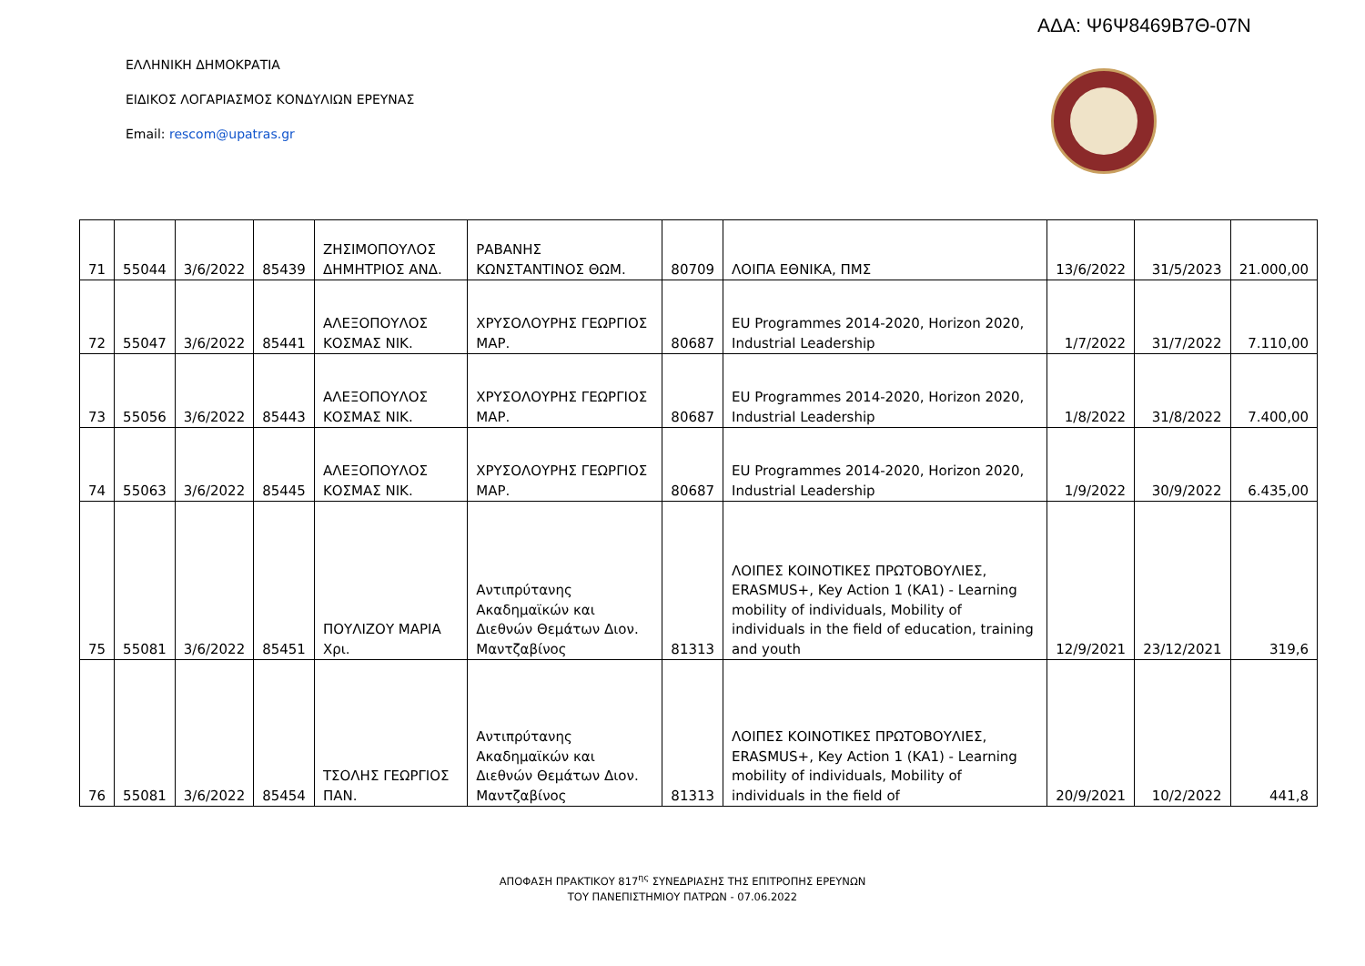ΑΔΑ: Ψ6Ψ8469Β7Θ-07Ν
ΕΛΛΗΝΙΚΗ ΔΗΜΟΚΡΑΤΙΑ
ΕΙΔΙΚΟΣ ΛΟΓΑΡΙΑΣΜΟΣ ΚΟΝΔΥΛΙΩΝ ΕΡΕΥΝΑΣ
Email: rescom@upatras.gr
| 71 | 55044 | 3/6/2022 | 85439 | ΖΗΣΙΜΟΠΟΥΛΟΣ ΔΗΜΗΤΡΙΟΣ ΑΝΔ. | ΡΑΒΑΝΗΣ ΚΩΝΣΤΑΝΤΙΝΟΣ ΘΩΜ. | 80709 | ΛΟΙΠΑ ΕΘΝΙΚΑ, ΠΜΣ | 13/6/2022 | 31/5/2023 | 21.000,00 |
| 72 | 55047 | 3/6/2022 | 85441 | ΑΛΕΞΟΠΟΥΛΟΣ ΚΟΣΜΑΣ ΝΙΚ. | ΧΡΥΣΟΛΟΥΡΗΣ ΓΕΩΡΓΙΟΣ ΜΑΡ. | 80687 | EU Programmes 2014-2020, Horizon 2020, Industrial Leadership | 1/7/2022 | 31/7/2022 | 7.110,00 |
| 73 | 55056 | 3/6/2022 | 85443 | ΑΛΕΞΟΠΟΥΛΟΣ ΚΟΣΜΑΣ ΝΙΚ. | ΧΡΥΣΟΛΟΥΡΗΣ ΓΕΩΡΓΙΟΣ ΜΑΡ. | 80687 | EU Programmes 2014-2020, Horizon 2020, Industrial Leadership | 1/8/2022 | 31/8/2022 | 7.400,00 |
| 74 | 55063 | 3/6/2022 | 85445 | ΑΛΕΞΟΠΟΥΛΟΣ ΚΟΣΜΑΣ ΝΙΚ. | ΧΡΥΣΟΛΟΥΡΗΣ ΓΕΩΡΓΙΟΣ ΜΑΡ. | 80687 | EU Programmes 2014-2020, Horizon 2020, Industrial Leadership | 1/9/2022 | 30/9/2022 | 6.435,00 |
| 75 | 55081 | 3/6/2022 | 85451 | ΠΟΥΛΙΖΟΥ ΜΑΡΙΑ Χρι. | Αντιπρύτανης Ακαδημαϊκών και Διεθνών Θεμάτων Διον. Μαντζαβίνος | 81313 | ΛΟΙΠΕΣ ΚΟΙΝΟΤΙΚΕΣ ΠΡΩΤΟΒΟΥΛΙΕΣ, ERASMUS+, Key Action 1 (KA1) - Learning mobility of individuals, Mobility of individuals in the field of education, training and youth | 12/9/2021 | 23/12/2021 | 319,6 |
| 76 | 55081 | 3/6/2022 | 85454 | ΤΣΟΛΗΣ ΓΕΩΡΓΙΟΣ ΠΑΝ. | Αντιπρύτανης Ακαδημαϊκών και Διεθνών Θεμάτων Διον. Μαντζαβίνος | 81313 | ΛΟΙΠΕΣ ΚΟΙΝΟΤΙΚΕΣ ΠΡΩΤΟΒΟΥΛΙΕΣ, ERASMUS+, Key Action 1 (KA1) - Learning mobility of individuals, Mobility of individuals in the field of | 20/9/2021 | 10/2/2022 | 441,8 |
ΑΠΟΦΑΣΗ ΠΡΑΚΤΙΚΟΥ 817<sup>ης</sup> ΣΥΝΕΔΡΙΑΣΗΣ ΤΗΣ ΕΠΙΤΡΟΠΗΣ ΕΡΕΥΝΩΝ
ΤΟΥ ΠΑΝΕΠΙΣΤΗΜΙΟΥ ΠΑΤΡΩΝ - 07.06.2022